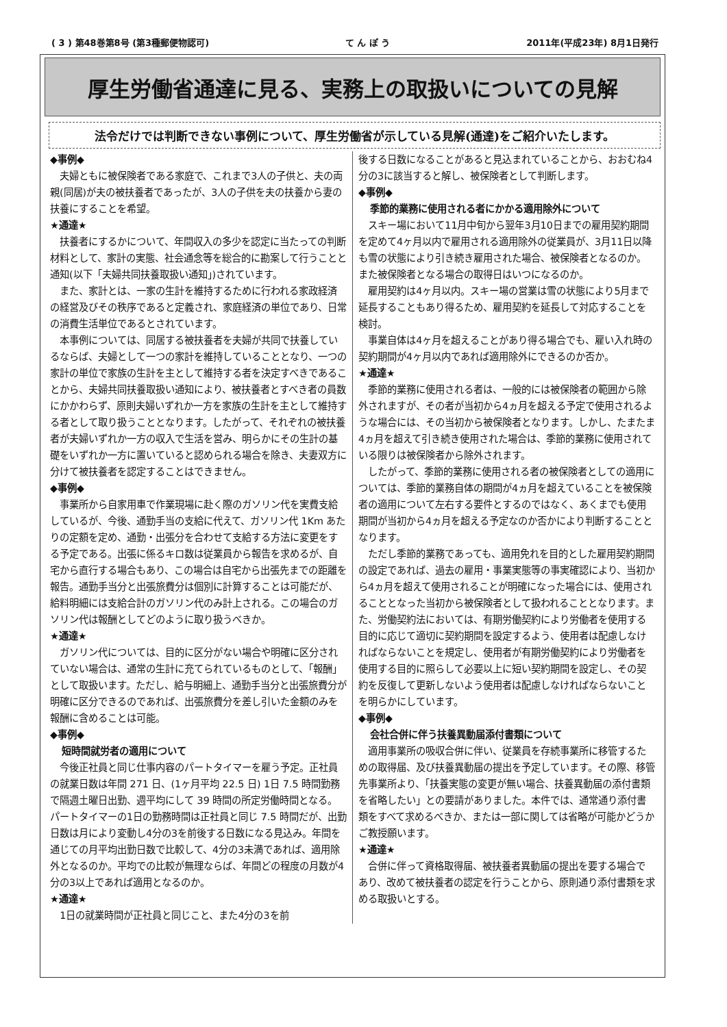( 3 ) 第48巻第8号 (第3種郵便物認可) て ん ぽ う 2011年(平成23年) 8月1日発行
厚生労働省通達に見る、実務上の取扱いについての見解
法令だけでは判断できない事例について、厚生労働省が示している見解(通達)をご紹介いたします。
◆事例◆
夫婦ともに被保険者である家庭で、これまで3人の子供と、夫の両親(同居)が夫の被扶養者であったが、3人の子供を夫の扶養から妻の扶養にすることを希望。
★通達★
扶養者にするかについて、年間収入の多少を認定に当たっての判断材料として、家計の実態、社会通念等を総合的に勘案して行うことと通知(以下「夫婦共同扶養取扱い通知」)されています。
また、家計とは、一家の生計を維持するために行われる家政経済の経営及びその秩序であると定義され、家庭経済の単位であり、日常の消費生活単位であるとされています。
本事例については、同居する被扶養者を夫婦が共同で扶養しているならば、夫婦として一つの家計を維持していることとなり、一つの家計の単位で家族の生計を主として維持する者を決定すべきであることから、夫婦共同扶養取扱い通知により、被扶養者とすべき者の員数にかかわらず、原則夫婦いずれか一方を家族の生計を主として維持する者として取り扱うこととなります。したがって、それぞれの被扶養者が夫婦いずれか一方の収入で生活を営み、明らかにその生計の基礎をいずれか一方に置いていると認められる場合を除き、夫妻双方に分けて被扶養者を認定することはできません。
◆事例◆
事業所から自家用車で作業現場に赴く際のガソリン代を実費支給しているが、今後、通勤手当の支給に代えて、ガソリン代 1Km あたりの定額を定め、通勤・出張分を合わせて支給する方法に変更をする予定である。出張に係るキロ数は従業員から報告を求めるが、自宅から直行する場合もあり、この場合は自宅から出張先までの距離を報告。通勤手当分と出張旅費分は個別に計算することは可能だが、給料明細には支給合計のガソリン代のみ計上される。この場合のガソリン代は報酬としてどのように取り扱うべきか。
★通達★
ガソリン代については、目的に区分がない場合や明確に区分されていない場合は、通常の生計に充てられているものとして、「報酬」として取扱います。ただし、給与明細上、通勤手当分と出張旅費分が明確に区分できるのであれば、出張旅費分を差し引いた金額のみを報酬に含めることは可能。
◆事例◆
短時間就労者の適用について
今後正社員と同じ仕事内容のパートタイマーを雇う予定。正社員の就業日数は年間 271 日、(1ヶ月平均 22.5 日) 1日 7.5 時間勤務で隔週土曜日出勤、週平均にして 39 時間の所定労働時間となる。パートタイマーの1日の勤務時間は正社員と同じ 7.5 時間だが、出勤日数は月により変動し4分の3を前後する日数になる見込み。年間を通じての月平均出勤日数で比較して、4分の3未満であれば、適用除外となるのか。平均での比較が無理ならば、年間どの程度の月数が4分の3以上であれば適用となるのか。
★通達★
1日の就業時間が正社員と同じこと、また4分の3を前
後する日数になることがあると見込まれていることから、おおむね4分の3に該当すると解し、被保険者として判断します。
◆事例◆
季節的業務に使用される者にかかる適用除外について
スキー場において11月中旬から翌年3月10日までの雇用契約期間を定めて4ヶ月以内で雇用される適用除外の従業員が、3月11日以降も雪の状態により引き続き雇用された場合、被保険者となるのか。また被保険者となる場合の取得日はいつになるのか。
雇用契約は4ヶ月以内。スキー場の営業は雪の状態により5月まで延長することもあり得るため、雇用契約を延長して対応することを検討。
事業自体は4ヶ月を超えることがあり得る場合でも、雇い入れ時の契約期間が4ヶ月以内であれば適用除外にできるのか否か。
★通達★
季節的業務に使用される者は、一般的には被保険者の範囲から除外されますが、その者が当初から4ヵ月を超える予定で使用されるような場合には、その当初から被保険者となります。しかし、たまたま4ヵ月を超えて引き続き使用された場合は、季節的業務に使用されている限りは被保険者から除外されます。
したがって、季節的業務に使用される者の被保険者としての適用については、季節的業務自体の期間が4ヵ月を超えていることを被保険者の適用について左右する要件とするのではなく、あくまでも使用期間が当初から4ヵ月を超える予定なのか否かにより判断することとなります。
ただし季節的業務であっても、適用免れを目的とした雇用契約期間の設定であれば、過去の雇用・事業実態等の事実確認により、当初から4ヵ月を超えて使用されることが明確になった場合には、使用されることとなった当初から被保険者として扱われることとなります。また、労働契約法においては、有期労働契約により労働者を使用する目的に応じて適切に契約期間を設定するよう、使用者は配慮しなければならないことを規定し、使用者が有期労働契約により労働者を使用する目的に照らして必要以上に短い契約期間を設定し、その契約を反復して更新しないよう使用者は配慮しなければならないことを明らかにしています。
◆事例◆
会社合併に伴う扶養異動届添付書類について
適用事業所の吸収合併に伴い、従業員を存続事業所に移管するための取得届、及び扶養異動届の提出を予定しています。その際、移管先事業所より、「扶養実態の変更が無い場合、扶養異動届の添付書類を省略したい」との要請がありました。本件では、通常通り添付書類をすべて求めるべきか、または一部に関しては省略が可能かどうかご教授願います。
★通達★
合併に伴って資格取得届、被扶養者異動届の提出を要する場合であり、改めて被扶養者の認定を行うことから、原則通り添付書類を求める取扱いとする。